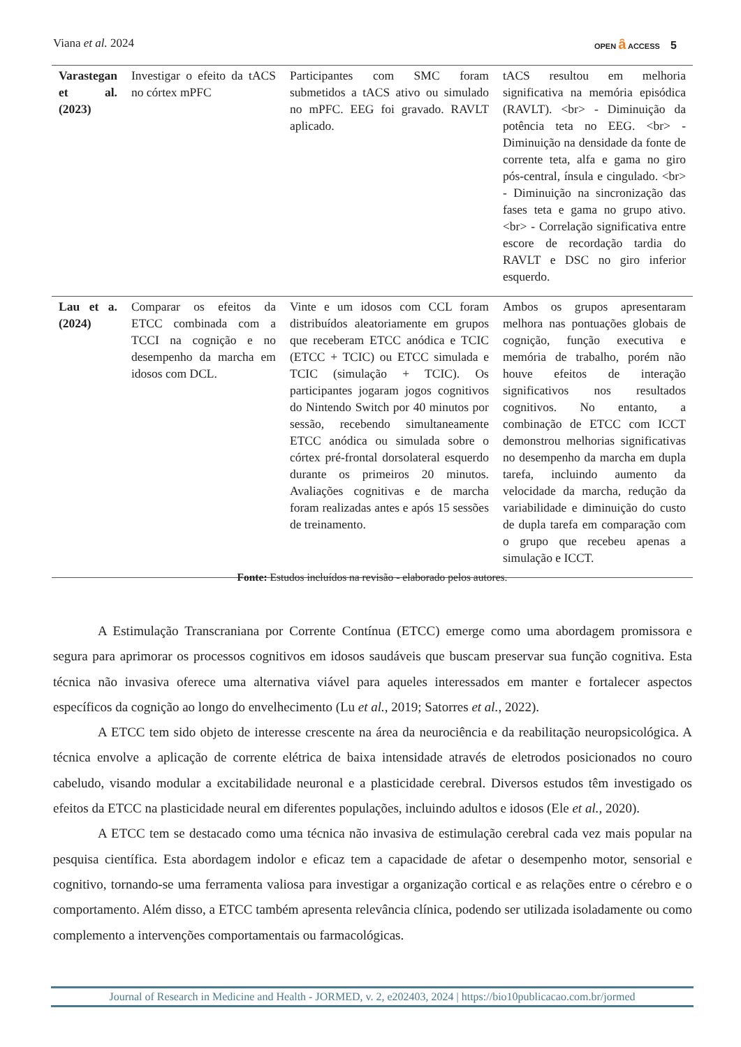Viana et al. 2024
OPEN ȃ ACCESS 5
| Varastegan et al. (2023) | Investigar o efeito da tACS no córtex mPFC | Participantes com SMC foram submetidos a tACS ativo ou simulado no mPFC. EEG foi gravado. RAVLT aplicado. | tACS resultou em melhoria significativa na memória episódica (RAVLT). <br> - Diminuição da potência teta no EEG. <br> - Diminuição na densidade da fonte de corrente teta, alfa e gama no giro pós-central, ínsula e cingulado. <br> - Diminuição na sincronização das fases teta e gama no grupo ativo. <br> - Correlação significativa entre escore de recordação tardia do RAVLT e DSC no giro inferior esquerdo. |
| Lau et a. (2024) | Comparar os efeitos da ETCC combinada com a TCCI na cognição e no desempenho da marcha em idosos com DCL. | Vinte e um idosos com CCL foram distribuídos aleatoriamente em grupos que receberam ETCC anódica e TCIC (ETCC + TCIC) ou ETCC simulada e TCIC (simulação + TCIC). Os participantes jogaram jogos cognitivos do Nintendo Switch por 40 minutos por sessão, recebendo simultaneamente ETCC anódica ou simulada sobre o córtex pré-frontal dorsolateral esquerdo durante os primeiros 20 minutos. Avaliações cognitivas e de marcha foram realizadas antes e após 15 sessões de treinamento. | Ambos os grupos apresentaram melhora nas pontuações globais de cognição, função executiva e memória de trabalho, porém não houve efeitos de interação significativos nos resultados cognitivos. No entanto, a combinação de ETCC com ICCT demonstrou melhorias significativas no desempenho da marcha em dupla tarefa, incluindo aumento da velocidade da marcha, redução da variabilidade e diminuição do custo de dupla tarefa em comparação com o grupo que recebeu apenas a simulação e ICCT. |
Fonte: Estudos incluídos na revisão - elaborado pelos autores.
A Estimulação Transcraniana por Corrente Contínua (ETCC) emerge como uma abordagem promissora e segura para aprimorar os processos cognitivos em idosos saudáveis que buscam preservar sua função cognitiva. Esta técnica não invasiva oferece uma alternativa viável para aqueles interessados em manter e fortalecer aspectos específicos da cognição ao longo do envelhecimento (Lu et al., 2019; Satorres et al., 2022).
A ETCC tem sido objeto de interesse crescente na área da neurociência e da reabilitação neuropsicológica. A técnica envolve a aplicação de corrente elétrica de baixa intensidade através de eletrodos posicionados no couro cabeludo, visando modular a excitabilidade neuronal e a plasticidade cerebral. Diversos estudos têm investigado os efeitos da ETCC na plasticidade neural em diferentes populações, incluindo adultos e idosos (Ele et al., 2020).
A ETCC tem se destacado como uma técnica não invasiva de estimulação cerebral cada vez mais popular na pesquisa científica. Esta abordagem indolor e eficaz tem a capacidade de afetar o desempenho motor, sensorial e cognitivo, tornando-se uma ferramenta valiosa para investigar a organização cortical e as relações entre o cérebro e o comportamento. Além disso, a ETCC também apresenta relevância clínica, podendo ser utilizada isoladamente ou como complemento a intervenções comportamentais ou farmacológicas.
Journal of Research in Medicine and Health - JORMED, v. 2, e202403, 2024 | https://bio10publicacao.com.br/jormed